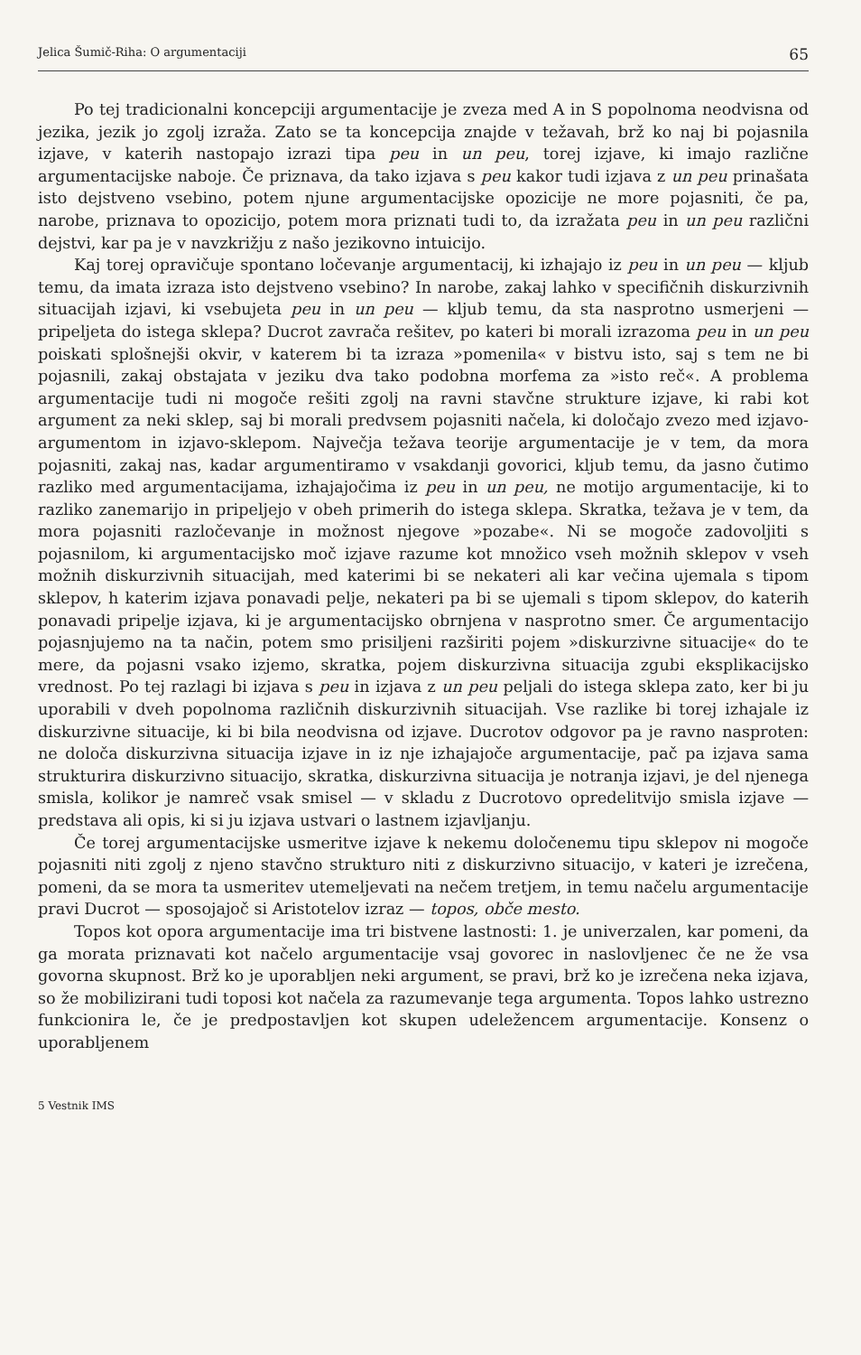Jelica Šumič-Riha: O argumentaciji 65
Po tej tradicionalni koncepciji argumentacije je zveza med A in S popolnoma neodvisna od jezika, jezik jo zgolj izraža. Zato se ta koncepcija znajde v težavah, brž ko naj bi pojasnila izjave, v katerih nastopajo izrazi tipa peu in un peu, torej izjave, ki imajo različne argumentacijske naboje. Če priznava, da tako izjava s peu kakor tudi izjava z un peu prinašata isto dejstveno vsebino, potem njune argumentacijske opozicije ne more pojasniti, če pa, narobe, priznava to opozicijo, potem mora priznati tudi to, da izražata peu in un peu različni dejstvi, kar pa je v navzkrižju z našo jezikovno intuicijo.
Kaj torej opravičuje spontano ločevanje argumentacij, ki izhajajo iz peu in un peu — kljub temu, da imata izraza isto dejstveno vsebino? In narobe, zakaj lahko v specifičnih diskurzivnih situacijah izjavi, ki vsebujeta peu in un peu — kljub temu, da sta nasprotno usmerjeni — pripeljeta do istega sklepa? Ducrot zavrača rešitev, po kateri bi morali izrazoma peu in un peu poiskati splošnejši okvir, v katerem bi ta izraza »pomenila« v bistvu isto, saj s tem ne bi pojasnili, zakaj obstajata v jeziku dva tako podobna morfema za »isto reč«. A problema argumentacije tudi ni mogoče rešiti zgolj na ravni stavčne strukture izjave, ki rabi kot argument za neki sklep, saj bi morali predvsem pojasniti načela, ki določajo zvezo med izjavo-argumentom in izjavo-sklepom. Največja težava teorije argumentacije je v tem, da mora pojasniti, zakaj nas, kadar argumentiramo v vsakdanji govorici, kljub temu, da jasno čutimo razliko med argumentacijama, izhajajočima iz peu in un peu, ne motijo argumentacije, ki to razliko zanemarijo in pripeljejo v obeh primerih do istega sklepa. Skratka, težava je v tem, da mora pojasniti razločevanje in možnost njegove »pozabe«. Ni se mogoče zadovoljiti s pojasnilom, ki argumentacijsko moč izjave razume kot množico vseh možnih sklepov v vseh možnih diskurzivnih situacijah, med katerimi bi se nekateri ali kar večina ujemala s tipom sklepov, h katerim izjava ponavadi pelje, nekateri pa bi se ujemali s tipom sklepov, do katerih ponavadi pripelje izjava, ki je argumentacijsko obrnjena v nasprotno smer. Če argumentacijo pojasnjujemo na ta način, potem smo prisiljeni razširiti pojem »diskurzivne situacije« do te mere, da pojasni vsako izjemo, skratka, pojem diskurzivna situacija zgubi eksplikacijsko vrednost. Po tej razlagi bi izjava s peu in izjava z un peu peljali do istega sklepa zato, ker bi ju uporabili v dveh popolnoma različnih diskurzivnih situacijah. Vse razlike bi torej izhajale iz diskurzivne situacije, ki bi bila neodvisna od izjave. Ducrotov odgovor pa je ravno nasproten: ne določa diskurzivna situacija izjave in iz nje izhajajoče argumentacije, pač pa izjava sama strukturira diskurzivno situacijo, skratka, diskurzivna situacija je notranja izjavi, je del njenega smisla, kolikor je namreč vsak smisel — v skladu z Ducrotovo opredelitvijo smisla izjave — predstava ali opis, ki si ju izjava ustvari o lastnem izjavljanju.
Če torej argumentacijske usmeritve izjave k nekemu določenemu tipu sklepov ni mogoče pojasniti niti zgolj z njeno stavčno strukturo niti z diskurzivno situacijo, v kateri je izrečena, pomeni, da se mora ta usmeritev utemeljevati na nečem tretjem, in temu načelu argumentacije pravi Ducrot — sposojajoč si Aristotelov izraz — topos, obče mesto.
Topos kot opora argumentacije ima tri bistvene lastnosti: 1. je univerzalen, kar pomeni, da ga morata priznavati kot načelo argumentacije vsaj govorec in naslovljenec če ne že vsa govorna skupnost. Brž ko je uporabljen neki argument, se pravi, brž ko je izrečena neka izjava, so že mobilizirani tudi toposi kot načela za razumevanje tega argumenta. Topos lahko ustrezno funkcionira le, če je predpostavljen kot skupen udeležencem argumentacije. Konsenz o uporabljenem
5 Vestnik IMS